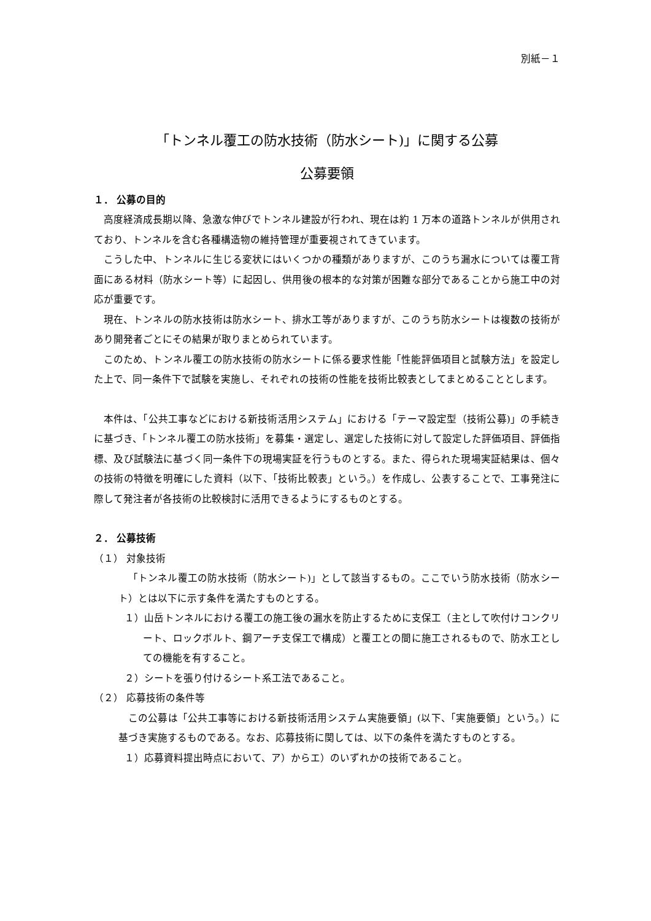別紙－１
「トンネル覆工の防水技術（防水シート)」に関する公募
公募要領
１． 公募の目的
高度経済成長期以降、急激な伸びでトンネル建設が行われ、現在は約 1 万本の道路トンネルが供用されており、トンネルを含む各種構造物の維持管理が重要視されてきています。
こうした中、トンネルに生じる変状にはいくつかの種類がありますが、このうち漏水については覆工背面にある材料（防水シート等）に起因し、供用後の根本的な対策が困難な部分であることから施工中の対応が重要です。
現在、トンネルの防水技術は防水シート、排水工等がありますが、このうち防水シートは複数の技術があり開発者ごとにその結果が取りまとめられています。
このため、トンネル覆工の防水技術の防水シートに係る要求性能「性能評価項目と試験方法」を設定した上で、同一条件下で試験を実施し、それぞれの技術の性能を技術比較表としてまとめることとします。
本件は、「公共工事などにおける新技術活用システム」における「テーマ設定型（技術公募)」の手続きに基づき、「トンネル覆工の防水技術」を募集・選定し、選定した技術に対して設定した評価項目、評価指標、及び試験法に基づく同一条件下の現場実証を行うものとする。また、得られた現場実証結果は、個々の技術の特徴を明確にした資料（以下、「技術比較表」という。）を作成し、公表することで、工事発注に際して発注者が各技術の比較検討に活用できるようにするものとする。
２． 公募技術
（１） 対象技術
「トンネル覆工の防水技術（防水シート)」として該当するもの。ここでいう防水技術（防水シート）とは以下に示す条件を満たすものとする。
１）山岳トンネルにおける覆工の施工後の漏水を防止するために支保工（主として吹付けコンクリート、ロックボルト、鋼アーチ支保工で構成）と覆工との間に施工されるもので、防水工としての機能を有すること。
２）シートを張り付けるシート系工法であること。
（２） 応募技術の条件等
この公募は「公共工事等における新技術活用システム実施要領」(以下、「実施要領」という。）に基づき実施するものである。なお、応募技術に関しては、以下の条件を満たすものとする。
１）応募資料提出時点において、ア）からエ）のいずれかの技術であること。